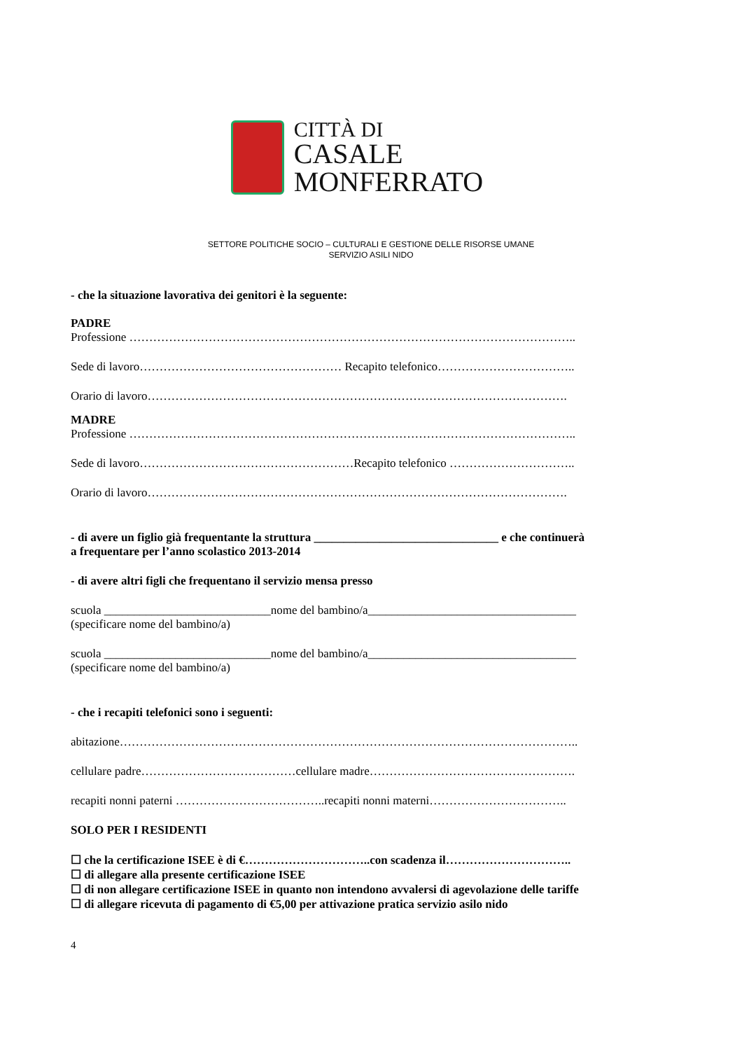CITTÀ DI
CASALE MONFERRATO
SETTORE POLITICHE SOCIO – CULTURALI E GESTIONE DELLE RISORSE UMANE
SERVIZIO ASILI NIDO
- che la situazione lavorativa dei genitori è la seguente:
PADRE
Professione …………………………………………………………………………………………………..
Sede di lavoro…………………………………………… Recapito telefonico……………………………..
Orario di lavoro…………………………………………………………………………………………….
MADRE
Professione …………………………………………………………………………………………………..
Sede di lavoro………………………………………………Recapito telefonico …………………………..
Orario di lavoro…………………………………………………………………………………………….
- di avere un figlio già frequentante la struttura _______________________________ e che continuerà
a frequentare per l’anno scolastico 2013-2014
- di avere altri figli che frequentano il servizio mensa presso
scuola ____________________________nome del bambino/a___________________________________
(specificare nome del bambino/a)
scuola ____________________________nome del bambino/a___________________________________
(specificare nome del bambino/a)
- che i recapiti telefonici sono i seguenti:
abitazione……………………………………………………………………………………………………..
cellulare padre…………………………………cellulare madre…………………………………………….
recapiti nonni paterni ………………………………..recapiti nonni materni……………………………..
SOLO PER I RESIDENTI
☐ che la certificazione ISEE è di €…………………………..con scadenza il…………………………..
☐ di allegare alla presente certificazione ISEE
☐ di non allegare certificazione ISEE in quanto non intendono avvalersi di agevolazione delle tariffe
☐ di allegare ricevuta di pagamento di €5,00 per attivazione pratica servizio asilo nido
4